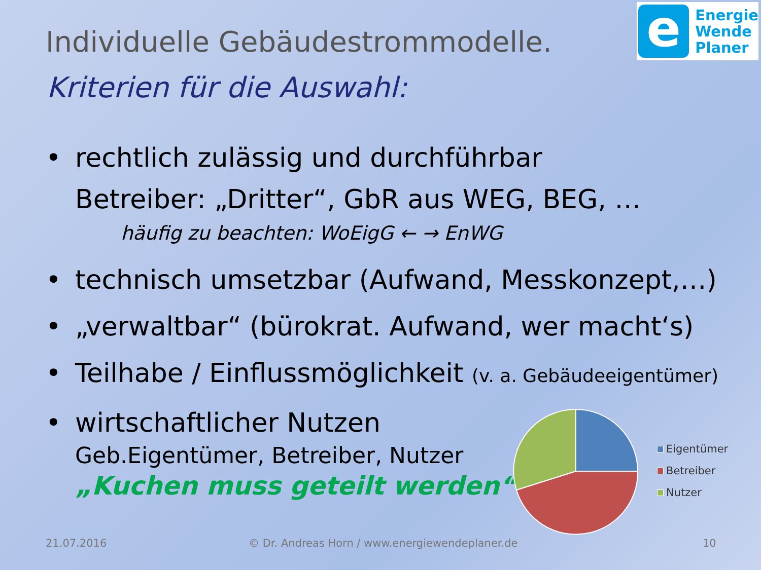e
Energie
Wende
Planer
Individuelle Gebäudestrommodelle.
Kriterien für die Auswahl:
• rechtlich zulässig und durchführbar
Betreiber: „Dritter“, GbR aus WEG, BEG, …
häufig zu beachten: WoEigG ← → EnWG
• technisch umsetzbar (Aufwand, Messkonzept,…)
• „verwaltbar“ (bürokrat. Aufwand, wer macht‘s)
• Teilhabe / Einflussmöglichkeit (v. a. Gebäudeeigentümer)
• wirtschaftlicher Nutzen
Geb.Eigentümer, Betreiber, Nutzer
„Kuchen muss geteilt werden“
Eigentümer
Betreiber
Nutzer
21.07.2016
© Dr. Andreas Horn / www.energiewendeplaner.de
10